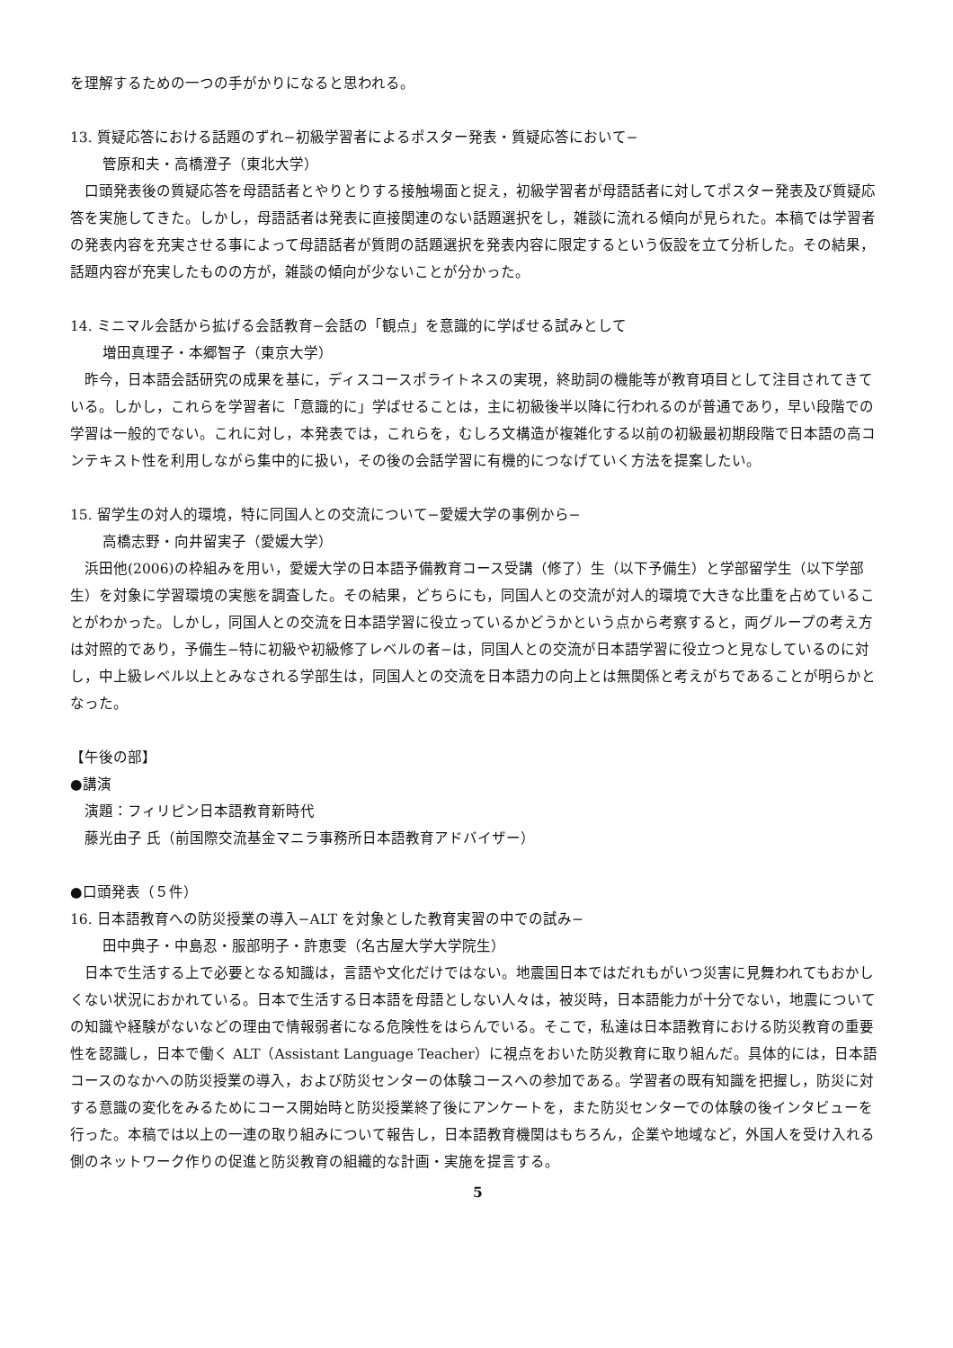を理解するための一つの手がかりになると思われる。
13. 質疑応答における話題のずれ−初級学習者によるポスター発表・質疑応答において−
管原和夫・高橋澄子（東北大学）
　口頭発表後の質疑応答を母語話者とやりとりする接触場面と捉え，初級学習者が母語話者に対してポスター発表及び質疑応答を実施してきた。しかし，母語話者は発表に直接関連のない話題選択をし，雑談に流れる傾向が見られた。本稿では学習者の発表内容を充実させる事によって母語話者が質問の話題選択を発表内容に限定するという仮設を立て分析した。その結果，話題内容が充実したものの方が，雑談の傾向が少ないことが分かった。
14. ミニマル会話から拡げる会話教育−会話の「観点」を意識的に学ばせる試みとして
増田真理子・本郷智子（東京大学）
　昨今，日本語会話研究の成果を基に，ディスコースポライトネスの実現，終助詞の機能等が教育項目として注目されてきている。しかし，これらを学習者に「意識的に」学ばせることは，主に初級後半以降に行われるのが普通であり，早い段階での学習は一般的でない。これに対し，本発表では，これらを，むしろ文構造が複雑化する以前の初級最初期段階で日本語の高コンテキスト性を利用しながら集中的に扱い，その後の会話学習に有機的につなげていく方法を提案したい。
15. 留学生の対人的環境，特に同国人との交流について−愛媛大学の事例から−
高橋志野・向井留実子（愛媛大学）
　浜田他(2006)の枠組みを用い，愛媛大学の日本語予備教育コース受講（修了）生（以下予備生）と学部留学生（以下学部生）を対象に学習環境の実態を調査した。その結果，どちらにも，同国人との交流が対人的環境で大きな比重を占めていることがわかった。しかし，同国人との交流を日本語学習に役立っているかどうかという点から考察すると，両グループの考え方は対照的であり，予備生−特に初級や初級修了レベルの者−は，同国人との交流が日本語学習に役立つと見なしているのに対し，中上級レベル以上とみなされる学部生は，同国人との交流を日本語力の向上とは無関係と考えがちであることが明らかとなった。
【午後の部】
●講演
演題：フィリピン日本語教育新時代
藤光由子 氏（前国際交流基金マニラ事務所日本語教育アドバイザー）
●口頭発表（５件）
16. 日本語教育への防災授業の導入−ALT を対象とした教育実習の中での試み−
田中典子・中島忍・服部明子・許恵雯（名古屋大学大学院生）
　日本で生活する上で必要となる知識は，言語や文化だけではない。地震国日本ではだれもがいつ災害に見舞われてもおかしくない状況におかれている。日本で生活する日本語を母語としない人々は，被災時，日本語能力が十分でない，地震についての知識や経験がないなどの理由で情報弱者になる危険性をはらんでいる。そこで，私達は日本語教育における防災教育の重要性を認識し，日本で働く ALT（Assistant Language Teacher）に視点をおいた防災教育に取り組んだ。具体的には，日本語コースのなかへの防災授業の導入，および防災センターの体験コースへの参加である。学習者の既有知識を把握し，防災に対する意識の変化をみるためにコース開始時と防災授業終了後にアンケートを，また防災センターでの体験の後インタビューを行った。本稿では以上の一連の取り組みについて報告し，日本語教育機関はもちろん，企業や地域など，外国人を受け入れる側のネットワーク作りの促進と防災教育の組織的な計画・実施を提言する。
5